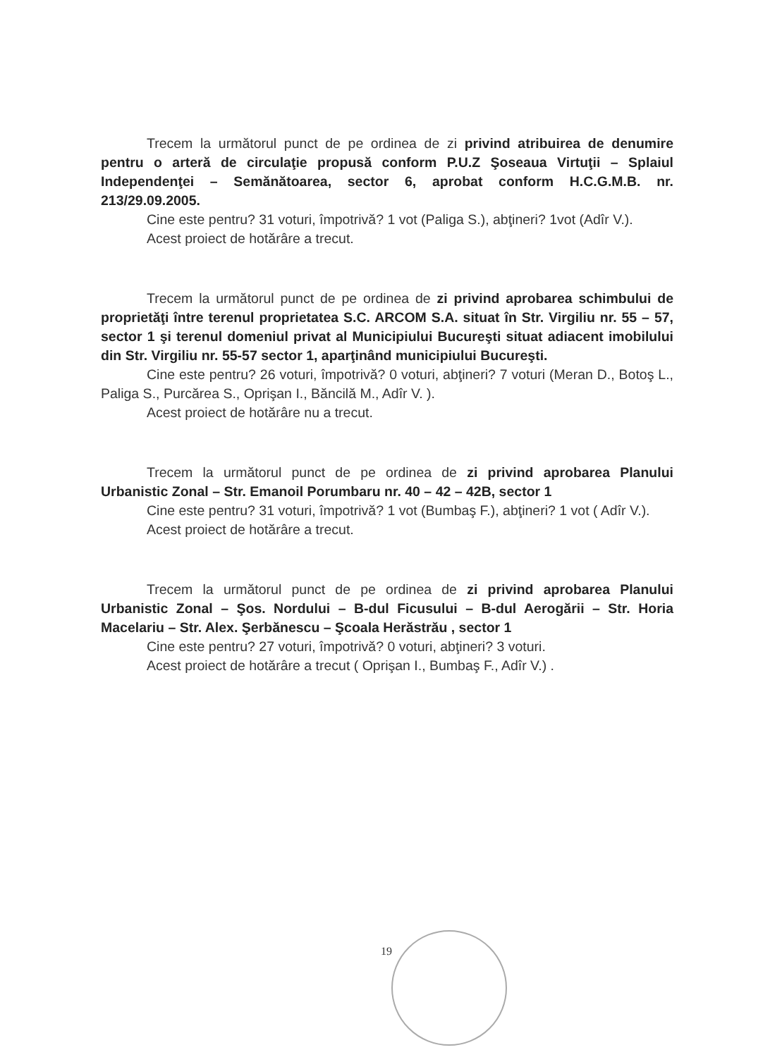Trecem la următorul punct de pe ordinea de zi privind atribuirea de denumire pentru o arteră de circulaţie propusă conform P.U.Z Şoseaua Virtuţii – Splaiul Independenţei – Semănătoarea, sector 6, aprobat conform H.C.G.M.B. nr. 213/29.09.2005.
Cine este pentru? 31 voturi, împotrivă? 1 vot (Paliga S.), abţineri? 1vot (Adîr V.).
Acest proiect de hotărâre a trecut.
Trecem la următorul punct de pe ordinea de zi privind aprobarea schimbului de proprietăţi între terenul proprietatea S.C. ARCOM S.A. situat în Str. Virgiliu nr. 55 – 57, sector 1 şi terenul domeniul privat al Municipiului Bucureşti situat adiacent imobilului din Str. Virgiliu nr. 55-57 sector 1, aparţinând municipiului Bucureşti.
Cine este pentru? 26 voturi, împotrivă? 0 voturi, abţineri? 7 voturi (Meran D., Botoş L., Paliga S., Purcărea S., Oprişan I., Băncilă M., Adîr V. ).
Acest proiect de hotărâre nu a trecut.
Trecem la următorul punct de pe ordinea de zi privind aprobarea Planului Urbanistic Zonal – Str. Emanoil Porumbaru nr. 40 – 42 – 42B, sector 1
Cine este pentru? 31 voturi, împotrivă? 1 vot (Bumbaş F.), abţineri? 1 vot ( Adîr V.).
Acest proiect de hotărâre a trecut.
Trecem la următorul punct de pe ordinea de zi privind aprobarea Planului Urbanistic Zonal – Şos. Nordului – B-dul Ficusului – B-dul Aerogării – Str. Horia Macelariu – Str. Alex. Şerbănescu – Şcoala Herăstrău , sector 1
Cine este pentru? 27 voturi, împotrivă? 0 voturi, abţineri? 3 voturi.
Acest proiect de hotărâre a trecut ( Oprişan I., Bumbaş F., Adîr V.) .
19